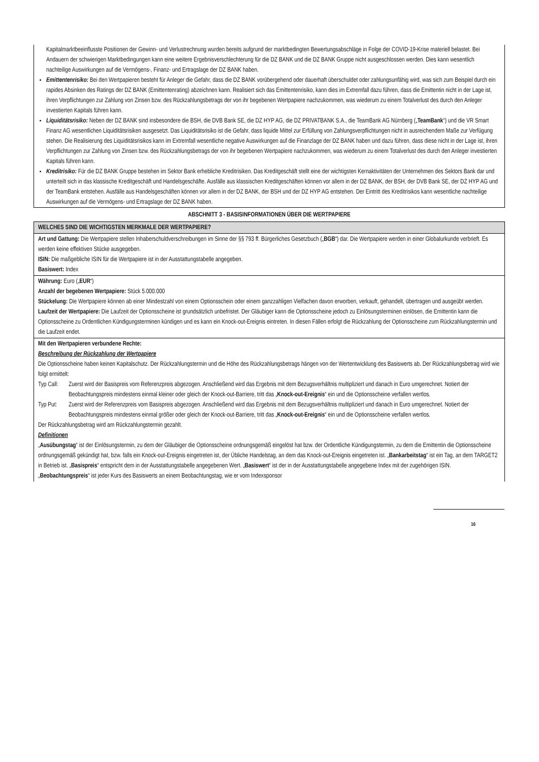Kapitalmarktbeeinflusste Positionen der Gewinn- und Verlustrechnung wurden bereits aufgrund der marktbedingten Bewertungsabschläge in Folge der COVID-19-Krise materiell belastet. Bei Andauern der schwierigen Marktbedingungen kann eine weitere Ergebnisverschlechterung für die DZ BANK und die DZ BANK Gruppe nicht ausgeschlossen werden. Dies kann wesentlich nachteilige Auswirkungen auf die Vermögens-, Finanz- und Ertragslage der DZ BANK haben.
Emittentenrisiko: Bei den Wertpapieren besteht für Anleger die Gefahr, dass die DZ BANK vorübergehend oder dauerhaft überschuldet oder zahlungsunfähig wird, was sich zum Beispiel durch ein rapides Absinken des Ratings der DZ BANK (Emittentenrating) abzeichnen kann. Realisiert sich das Emittentenrisiko, kann dies im Extremfall dazu führen, dass die Emittentin nicht in der Lage ist, ihren Verpflichtungen zur Zahlung von Zinsen bzw. des Rückzahlungsbetrags der von ihr begebenen Wertpapiere nachzukommen, was wiederum zu einem Totalverlust des durch den Anleger investierten Kapitals führen kann.
Liquiditätsrisiko: Neben der DZ BANK sind insbesondere die BSH, die DVB Bank SE, die DZ HYP AG, die DZ PRIVATBANK S.A., die TeamBank AG Nürnberg („TeamBank“) und die VR Smart Finanz AG wesentlichen Liquiditätsrisiken ausgesetzt. Das Liquiditätsrisiko ist die Gefahr, dass liquide Mittel zur Erfüllung von Zahlungsverpflichtungen nicht in ausreichendem Maße zur Verfügung stehen. Die Realisierung des Liquiditätsrisikos kann im Extremfall wesentliche negative Auswirkungen auf die Finanzlage der DZ BANK haben und dazu führen, dass diese nicht in der Lage ist, ihren Verpflichtungen zur Zahlung von Zinsen bzw. des Rückzahlungsbetrags der von ihr begebenen Wertpapiere nachzukommen, was wiederum zu einem Totalverlust des durch den Anleger investierten Kapitals führen kann.
Kreditrisiko: Für die DZ BANK Gruppe bestehen im Sektor Bank erhebliche Kreditrisiken. Das Kreditgeschäft stellt eine der wichtigsten Kernaktivitäten der Unternehmen des Sektors Bank dar und unterteilt sich in das klassische Kreditgeschäft und Handelsgeschäfte. Ausfälle aus klassischen Kreditgeschäften können vor allem in der DZ BANK, der BSH, der DVB Bank SE, der DZ HYP AG und der TeamBank entstehen. Ausfälle aus Handelsgeschäften können vor allem in der DZ BANK, der BSH und der DZ HYP AG entstehen. Der Eintritt des Kreditrisikos kann wesentliche nachteilige Auswirkungen auf die Vermögens- und Ertragslage der DZ BANK haben.
ABSCHNITT 3 - BASISINFORMATIONEN ÜBER DIE WERTPAPIERE
| WELCHES SIND DIE WICHTIGSTEN MERKMALE DER WERTPAPIERE? |
| Art und Gattung: Die Wertpapiere stellen Inhaberschuldverschreibungen im Sinne der §§ 793 ff. Bürgerliches Gesetzbuch („ BGB “) dar. Die Wertpapiere werden in einer Globalurkunde verbrieft. Es werden keine effektiven Stücke ausgegeben. ISIN: Die maßgebliche ISIN für die Wertpapiere ist in der Ausstattungstabelle angegeben. Basiswert: Index |
| Währung: Euro („ EUR “) Anzahl der begebenen Wertpapiere: Stück 5.000.000 Stückelung: Die Wertpapiere können ab einer Mindestzahl von einem Optionsschein oder einem ganzzahligen Vielfachen davon erworben, verkauft, gehandelt, übertragen und ausgeübt werden. Laufzeit der Wertpapiere: Die Laufzeit der Optionsscheine ist grundsätzlich unbefristet. Der Gläubiger kann die Optionsscheine jedoch zu Einlösungsterminen einlösen, die Emittentin kann die Optionsscheine zu Ordentlichen Kündigungsterminen kündigen und es kann ein Knock-out-Ereignis eintreten. In diesen Fällen erfolgt die Rückzahlung der Optionsscheine zum Rückzahlungstermin und die Laufzeit endet. |
| Mit den Wertpapieren verbundene Rechte: Beschreibung der Rückzahlung der Wertpapiere Die Optionsscheine haben keinen Kapitalschutz. Der Rückzahlungstermin und die Höhe des Rückzahlungsbetrags hängen von der Wertentwicklung des Basiswerts ab. Der Rückzahlungsbetrag wird wie folgt ermittelt: Typ Call: Zuerst wird der Basispreis vom Referenzpreis abgezogen. Anschließend wird das Ergebnis mit dem Bezugsverhältnis multipliziert und danach in Euro umgerechnet. Notiert der Beobachtungspreis mindestens einmal kleiner oder gleich der Knock-out-Barriere, tritt das „ Knock-out-Ereignis “ ein und die Optionsscheine verfallen wertlos. Typ Put: Zuerst wird der Referenzpreis vom Basispreis abgezogen. Anschließend wird das Ergebnis mit dem Bezugsverhältnis multipliziert und danach in Euro umgerechnet. Notiert der Beobachtungspreis mindestens einmal größer oder gleich der Knock-out-Barriere, tritt das „ Knock-out-Ereignis “ ein und die Optionsscheine verfallen wertlos. Der Rückzahlungsbetrag wird am Rückzahlungstermin gezahlt. Definitionen „ Ausübungstag “ ist der Einlösungstermin, zu dem der Gläubiger die Optionsscheine ordnungsgemäß eingelöst hat bzw. der Ordentliche Kündigungstermin, zu dem die Emittentin die Optionsscheine ordnungsgemäß gekündigt hat, bzw. falls ein Knock-out-Ereignis eingetreten ist, der Übliche Handelstag, an dem das Knock-out-Ereignis eingetreten ist. „ Bankarbeitstag “ ist ein Tag, an dem TARGET2 in Betrieb ist. „ Basispreis “ entspricht dem in der Ausstattungstabelle angegebenen Wert. „ Basiswert “ ist der in der Ausstattungstabelle angegebene Index mit der zugehörigen ISIN. „ Beobachtungspreis “ ist jeder Kurs des Basiswerts an einem Beobachtungstag, wie er vom Indexsponsor |
16